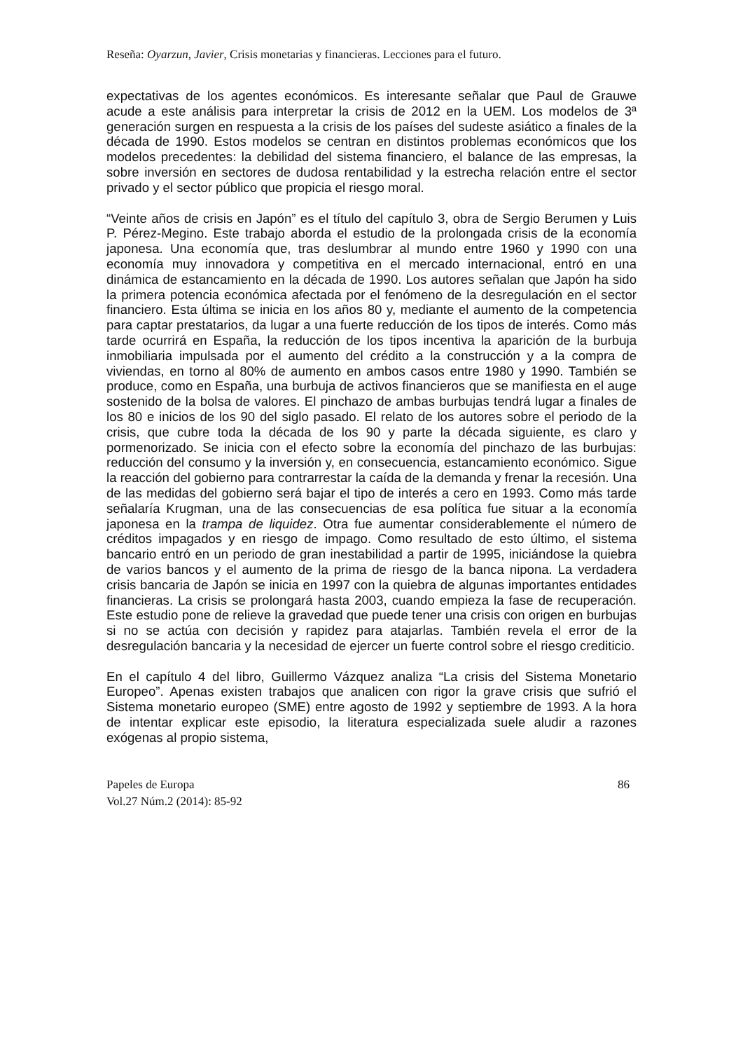Reseña: Oyarzun, Javier, Crisis monetarias y financieras. Lecciones para el futuro.
expectativas de los agentes económicos. Es interesante señalar que Paul de Grauwe acude a este análisis para interpretar la crisis de 2012 en la UEM. Los modelos de 3ª generación surgen en respuesta a la crisis de los países del sudeste asiático a finales de la década de 1990. Estos modelos se centran en distintos problemas económicos que los modelos precedentes: la debilidad del sistema financiero, el balance de las empresas, la sobre inversión en sectores de dudosa rentabilidad y la estrecha relación entre el sector privado y el sector público que propicia el riesgo moral.
“Veinte años de crisis en Japón” es el título del capítulo 3, obra de Sergio Berumen y Luis P. Pérez-Megino. Este trabajo aborda el estudio de la prolongada crisis de la economía japonesa. Una economía que, tras deslumbrar al mundo entre 1960 y 1990 con una economía muy innovadora y competitiva en el mercado internacional, entró en una dinámica de estancamiento en la década de 1990. Los autores señalan que Japón ha sido la primera potencia económica afectada por el fenómeno de la desregulación en el sector financiero. Esta última se inicia en los años 80 y, mediante el aumento de la competencia para captar prestatarios, da lugar a una fuerte reducción de los tipos de interés. Como más tarde ocurrirá en España, la reducción de los tipos incentiva la aparición de la burbuja inmobiliaria impulsada por el aumento del crédito a la construcción y a la compra de viviendas, en torno al 80% de aumento en ambos casos entre 1980 y 1990. También se produce, como en España, una burbuja de activos financieros que se manifiesta en el auge sostenido de la bolsa de valores. El pinchazo de ambas burbujas tendrá lugar a finales de los 80 e inicios de los 90 del siglo pasado. El relato de los autores sobre el periodo de la crisis, que cubre toda la década de los 90 y parte la década siguiente, es claro y pormenorizado. Se inicia con el efecto sobre la economía del pinchazo de las burbujas: reducción del consumo y la inversión y, en consecuencia, estancamiento económico. Sigue la reacción del gobierno para contrarrestar la caída de la demanda y frenar la recesión. Una de las medidas del gobierno será bajar el tipo de interés a cero en 1993. Como más tarde señalaría Krugman, una de las consecuencias de esa política fue situar a la economía japonesa en la trampa de liquidez. Otra fue aumentar considerablemente el número de créditos impagados y en riesgo de impago. Como resultado de esto último, el sistema bancario entró en un periodo de gran inestabilidad a partir de 1995, iniciándose la quiebra de varios bancos y el aumento de la prima de riesgo de la banca nipona. La verdadera crisis bancaria de Japón se inicia en 1997 con la quiebra de algunas importantes entidades financieras. La crisis se prolongará hasta 2003, cuando empieza la fase de recuperación. Este estudio pone de relieve la gravedad que puede tener una crisis con origen en burbujas si no se actúa con decisión y rapidez para atajarlas. También revela el error de la desregulación bancaria y la necesidad de ejercer un fuerte control sobre el riesgo crediticio.
En el capítulo 4 del libro, Guillermo Vázquez analiza “La crisis del Sistema Monetario Europeo”. Apenas existen trabajos que analicen con rigor la grave crisis que sufrió el Sistema monetario europeo (SME) entre agosto de 1992 y septiembre de 1993. A la hora de intentar explicar este episodio, la literatura especializada suele aludir a razones exógenas al propio sistema,
Papeles de Europa
Vol.27 Núm.2 (2014): 85-92
86